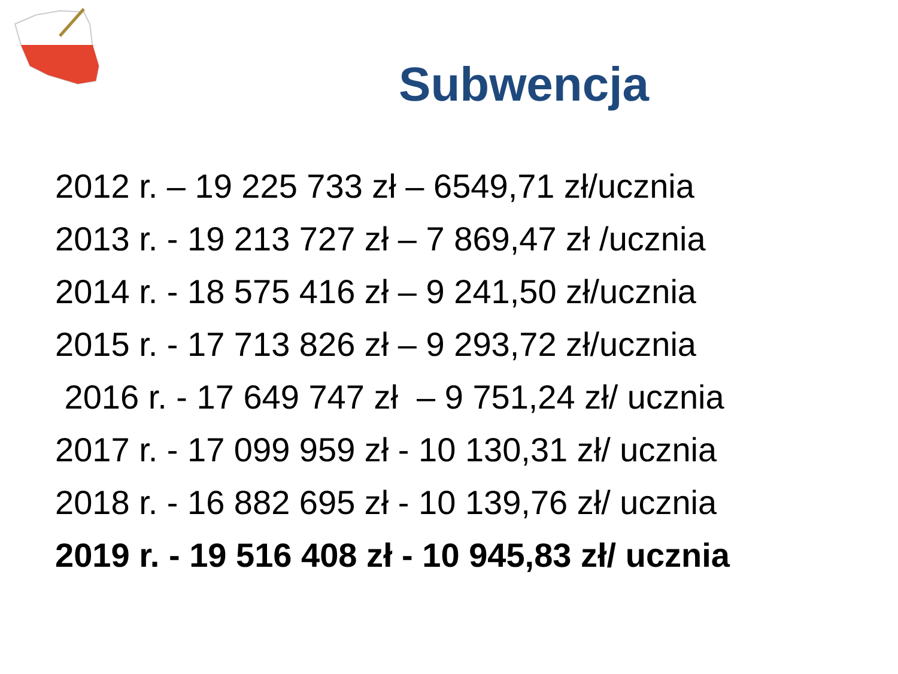Subwencja
2012 r. – 19 225 733 zł – 6549,71 zł/ucznia
2013 r. - 19 213 727 zł – 7 869,47 zł /ucznia
2014 r. - 18 575 416 zł – 9 241,50 zł/ucznia
2015 r. - 17 713 826 zł – 9 293,72 zł/ucznia
2016 r. - 17 649 747 zł – 9 751,24 zł/ ucznia
2017 r. - 17 099 959 zł - 10 130,31 zł/ ucznia
2018 r. - 16 882 695 zł - 10 139,76 zł/ ucznia
2019 r. - 19 516 408 zł - 10 945,83 zł/ ucznia